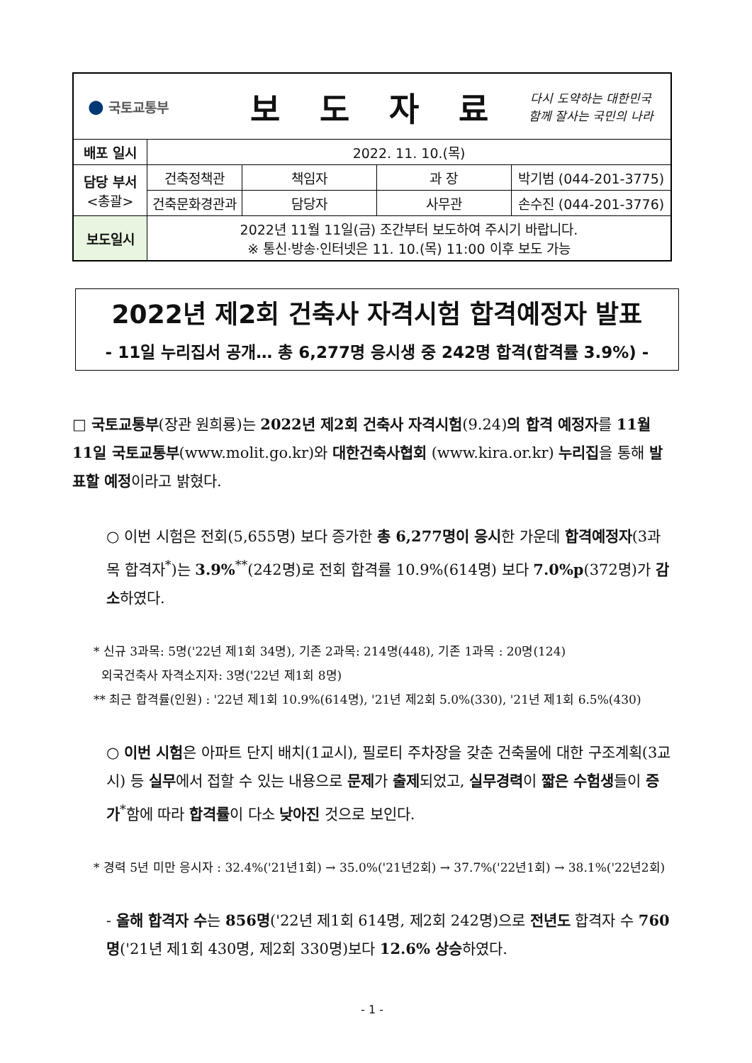| ● 국토교통부 | | 보 도 자 료 | | | 다시 도약하는 대한민국 함께 잘사는 국민의 나라 |
| 배포 일시 | 2022. 11. 10.(목) | | | | |
| 담당 부서 <총괄> | 건축정책관 | | 책임자 | 과 장 | 박기범 (044-201-3775) |
| | 건축문화경관과 | | 담당자 | 사무관 | 손수진 (044-201-3776) |
| 보도일시 | 2022년 11월 11일(금) 조간부터 보도하여 주시기 바랍니다. ※ 통신·방송·인터넷은 11. 10.(목) 11:00 이후 보도 가능 | | | | |
2022년 제2회 건축사 자격시험 합격예정자 발표
- 11일 누리집서 공개… 총 6,277명 응시생 중 242명 합격(합격률 3.9%) -
□ 국토교통부(장관 원희룡)는 2022년 제2회 건축사 자격시험(9.24)의 합격 예정자를 11월 11일 국토교통부(www.molit.go.kr)와 대한건축사협회 (www.kira.or.kr) 누리집을 통해 발표할 예정이라고 밝혔다.
○ 이번 시험은 전회(5,655명) 보다 증가한 총 6,277명이 응시한 가운데 합격예정자(3과목 합격자<sup>*</sup>)는 3.9%<sup>**</sup>(242명)로 전회 합격률 10.9%(614명) 보다 7.0%p(372명)가 감소하였다.
* 신규 3과목: 5명('22년 제1회 34명), 기존 2과목: 214명(448), 기존 1과목 : 20명(124)
외국건축사 자격소지자: 3명('22년 제1회 8명)
** 최근 합격률(인원) : '22년 제1회 10.9%(614명), '21년 제2회 5.0%(330), '21년 제1회 6.5%(430)
○ 이번 시험은 아파트 단지 배치(1교시), 필로티 주차장을 갖춘 건축물에 대한 구조계획(3교시) 등 실무에서 접할 수 있는 내용으로 문제가 출제되었고, 실무경력이 짧은 수험생들이 증가<sup>*</sup>함에 따라 합격률이 다소 낮아진 것으로 보인다.
* 경력 5년 미만 응시자 : 32.4%('21년1회) → 35.0%('21년2회) → 37.7%('22년1회) → 38.1%('22년2회)
- 올해 합격자 수는 856명('22년 제1회 614명, 제2회 242명)으로 전년도 합격자 수 760명('21년 제1회 430명, 제2회 330명)보다 12.6% 상승하였다.
- 1 -